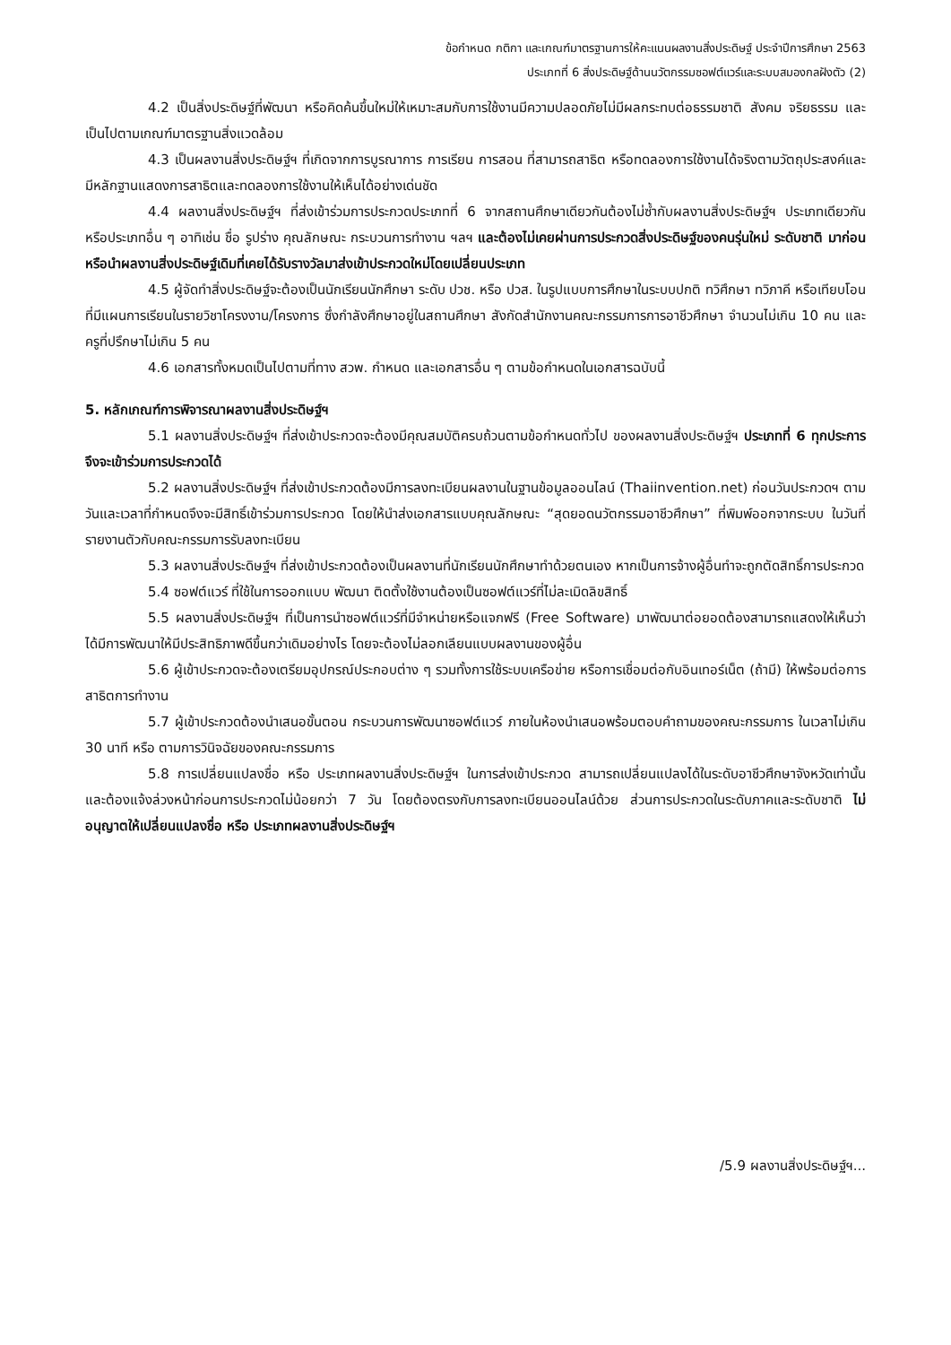ข้อกำหนด กติกา และเกณฑ์มาตรฐานการให้คะแนนผลงานสิ่งประดิษฐ์ ประจำปีการศึกษา 2563
ประเภทที่ 6 สิ่งประดิษฐ์ด้านนวัตกรรมซอฟต์แวร์และระบบสมองกลฝังตัว (2)
4.2 เป็นสิ่งประดิษฐ์ที่พัฒนา หรือคิดค้นขึ้นใหม่ให้เหมาะสมกับการใช้งานมีความปลอดภัยไม่มีผลกระทบต่อธรรมชาติ สังคม จริยธรรม และเป็นไปตามเกณฑ์มาตรฐานสิ่งแวดล้อม
4.3 เป็นผลงานสิ่งประดิษฐ์ฯ ที่เกิดจากการบูรณาการ การเรียน การสอน ที่สามารถสาธิต หรือทดลองการใช้งานได้จริงตามวัตถุประสงค์และมีหลักฐานแสดงการสาธิตและทดลองการใช้งานให้เห็นได้อย่างเด่นชัด
4.4 ผลงานสิ่งประดิษฐ์ฯ ที่ส่งเข้าร่วมการประกวดประเภทที่ 6 จากสถานศึกษาเดียวกันต้องไม่ซ้ำกับผลงานสิ่งประดิษฐ์ฯ ประเภทเดียวกัน หรือประเภทอื่น ๆ อาทิเช่น ชื่อ รูปร่าง คุณลักษณะ กระบวนการทำงาน ฯลฯ และต้องไม่เคยผ่านการประกวดสิ่งประดิษฐ์ของคนรุ่นใหม่ ระดับชาติ มาก่อน หรือนำผลงานสิ่งประดิษฐ์เดิมที่เคยได้รับรางวัลมาส่งเข้าประกวดใหม่โดยเปลี่ยนประเภท
4.5 ผู้จัดทำสิ่งประดิษฐ์จะต้องเป็นนักเรียนนักศึกษา ระดับ ปวช. หรือ ปวส. ในรูปแบบการศึกษาในระบบปกติ ทวิศึกษา ทวิภาคี หรือเทียบโอน ที่มีแผนการเรียนในรายวิชาโครงงาน/โครงการ ซึ่งกำลังศึกษาอยู่ในสถานศึกษา สังกัดสำนักงานคณะกรรมการการอาชีวศึกษา จำนวนไม่เกิน 10 คน และครูที่ปรึกษาไม่เกิน 5 คน
4.6 เอกสารทั้งหมดเป็นไปตามที่ทาง สวพ. กำหนด และเอกสารอื่น ๆ ตามข้อกำหนดในเอกสารฉบับนี้
5. หลักเกณฑ์การพิจารณาผลงานสิ่งประดิษฐ์ฯ
5.1 ผลงานสิ่งประดิษฐ์ฯ ที่ส่งเข้าประกวดจะต้องมีคุณสมบัติครบถ้วนตามข้อกำหนดทั่วไป ของผลงานสิ่งประดิษฐ์ฯ ประเภทที่ 6 ทุกประการ จึงจะเข้าร่วมการประกวดได้
5.2 ผลงานสิ่งประดิษฐ์ฯ ที่ส่งเข้าประกวดต้องมีการลงทะเบียนผลงานในฐานข้อมูลออนไลน์ (Thaiinvention.net) ก่อนวันประกวดฯ ตามวันและเวลาที่กำหนดจึงจะมีสิทธิ์เข้าร่วมการประกวด โดยให้นำส่งเอกสารแบบคุณลักษณะ “สุดยอดนวัตกรรมอาชีวศึกษา” ที่พิมพ์ออกจากระบบ ในวันที่รายงานตัวกับคณะกรรมการรับลงทะเบียน
5.3 ผลงานสิ่งประดิษฐ์ฯ ที่ส่งเข้าประกวดต้องเป็นผลงานที่นักเรียนนักศึกษาทำด้วยตนเอง หากเป็นการจ้างผู้อื่นทำจะถูกตัดสิทธิ์การประกวด
5.4 ซอฟต์แวร์ ที่ใช้ในการออกแบบ พัฒนา ติดตั้งใช้งานต้องเป็นซอฟต์แวร์ที่ไม่ละเมิดลิขสิทธิ์
5.5 ผลงานสิ่งประดิษฐ์ฯ ที่เป็นการนำซอฟต์แวร์ที่มีจำหน่ายหรือแจกฟรี (Free Software) มาพัฒนาต่อยอดต้องสามารถแสดงให้เห็นว่าได้มีการพัฒนาให้มีประสิทธิภาพดีขึ้นกว่าเดิมอย่างไร โดยจะต้องไม่ลอกเลียนแบบผลงานของผู้อื่น
5.6 ผู้เข้าประกวดจะต้องเตรียมอุปกรณ์ประกอบต่าง ๆ รวมทั้งการใช้ระบบเครือข่าย หรือการเชื่อมต่อกับอินเทอร์เน็ต (ถ้ามี) ให้พร้อมต่อการสาธิตการทำงาน
5.7 ผู้เข้าประกวดต้องนำเสนอขั้นตอน กระบวนการพัฒนาซอฟต์แวร์ ภายในห้องนำเสนอพร้อมตอบคำถามของคณะกรรมการ ในเวลาไม่เกิน 30 นาที หรือ ตามการวินิจฉัยของคณะกรรมการ
5.8 การเปลี่ยนแปลงชื่อ หรือ ประเภทผลงานสิ่งประดิษฐ์ฯ ในการส่งเข้าประกวด สามารถเปลี่ยนแปลงได้ในระดับอาชีวศึกษาจังหวัดเท่านั้นและต้องแจ้งล่วงหน้าก่อนการประกวดไม่น้อยกว่า 7 วัน โดยต้องตรงกับการลงทะเบียนออนไลน์ด้วย ส่วนการประกวดในระดับภาคและระดับชาติ ไม่อนุญาตให้เปลี่ยนแปลงชื่อ หรือ ประเภทผลงานสิ่งประดิษฐ์ฯ
/5.9 ผลงานสิ่งประดิษฐ์ฯ...